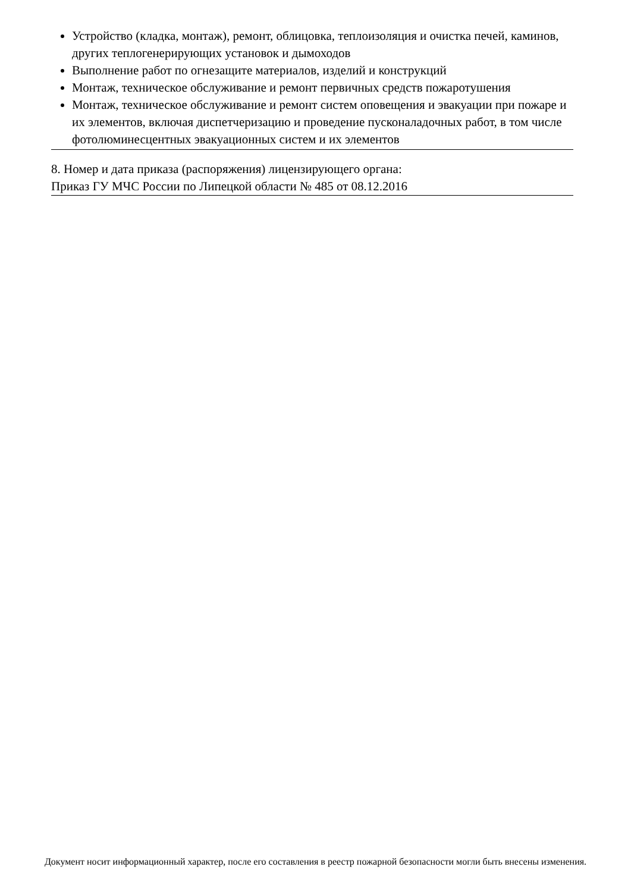Устройство (кладка, монтаж), ремонт, облицовка, теплоизоляция и очистка печей, каминов, других теплогенерирующих установок и дымоходов
Выполнение работ по огнезащите материалов, изделий и конструкций
Монтаж, техническое обслуживание и ремонт первичных средств пожаротушения
Монтаж, техническое обслуживание и ремонт систем оповещения и эвакуации при пожаре и их элементов, включая диспетчеризацию и проведение пусконаладочных работ, в том числе фотолюминесцентных эвакуационных систем и их элементов
8. Номер и дата приказа (распоряжения) лицензирующего органа:
Приказ ГУ МЧС России по Липецкой области № 485 от 08.12.2016
Документ носит информационный характер, после его составления в реестр пожарной безопасности могли быть внесены изменения.